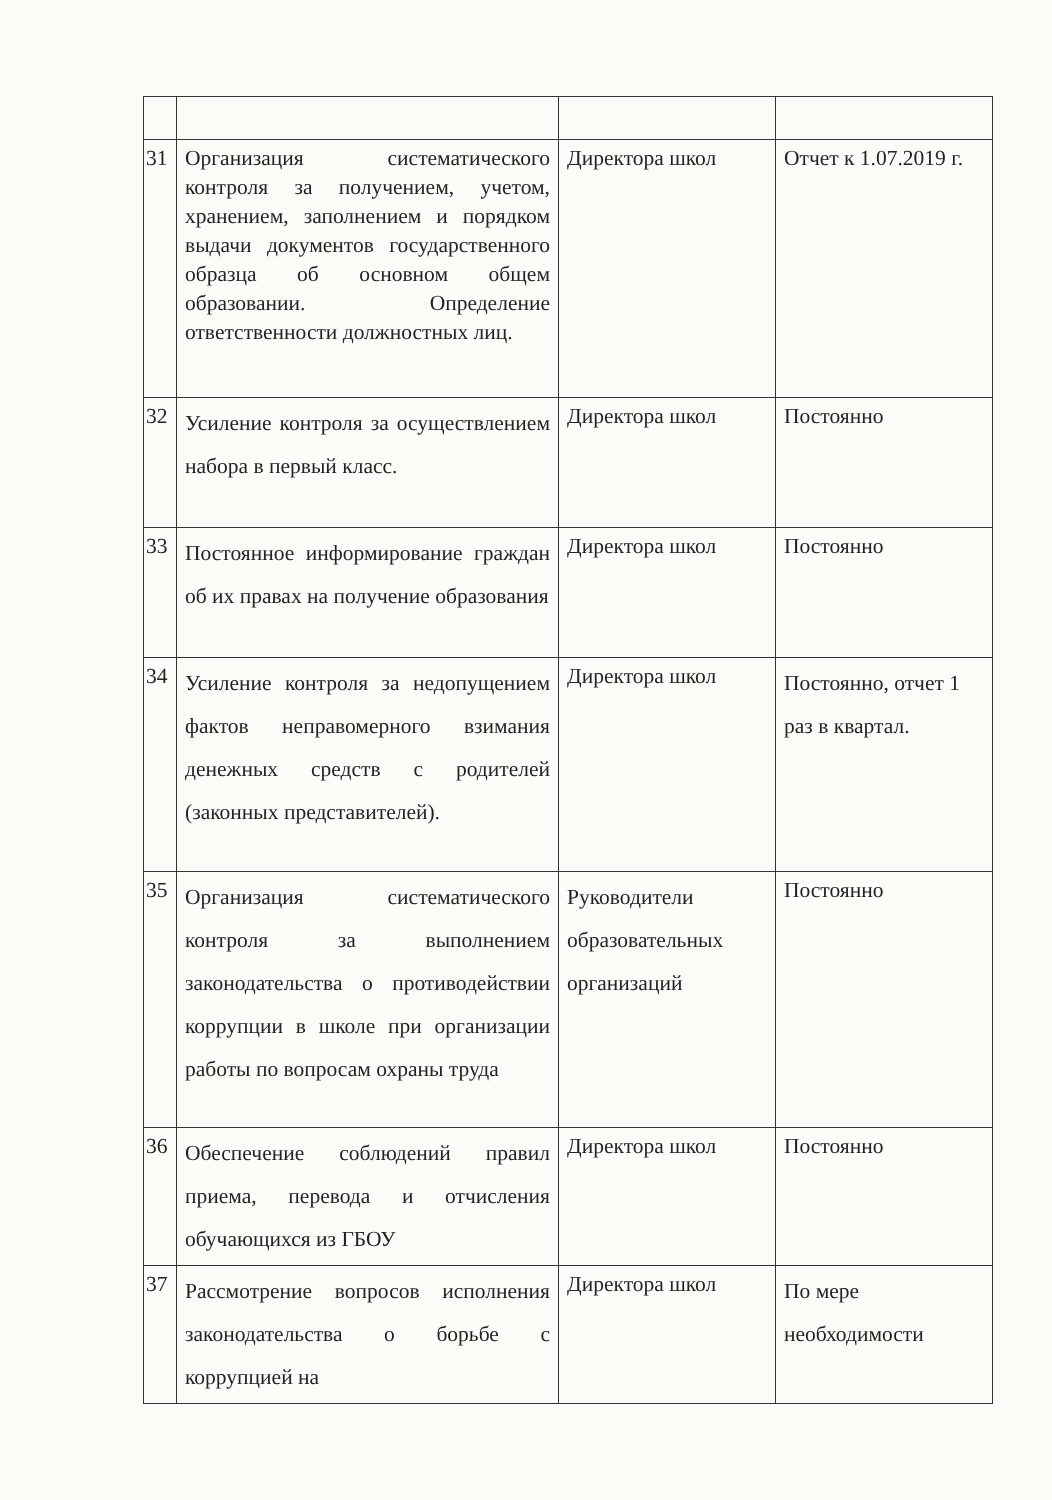| 31 | Организация систематического контроля за получением, учетом, хранением, заполнением и порядком выдачи документов государственного образца об основном общем образовании. Определение ответственности должностных лиц. | Директора школ | Отчет к 1.07.2019 г. |
| 32 | Усиление контроля за осуществлением набора в первый класс. | Директора школ | Постоянно |
| 33 | Постоянное информирование граждан об их правах на получение образования | Директора школ | Постоянно |
| 34 | Усиление контроля за недопущением фактов неправомерного взимания денежных средств с родителей (законных представителей). | Директора школ | Постоянно, отчет 1 раз в квартал. |
| 35 | Организация систематического контроля за выполнением законодательства о противодействии коррупции в школе при организации работы по вопросам охраны труда | Руководители образовательных организаций | Постоянно |
| 36 | Обеспечение соблюдений правил приема, перевода и отчисления обучающихся из ГБОУ | Директора школ | Постоянно |
| 37 | Рассмотрение вопросов исполнения законодательства о борьбе с коррупцией на | Директора школ | По мере необходимости |